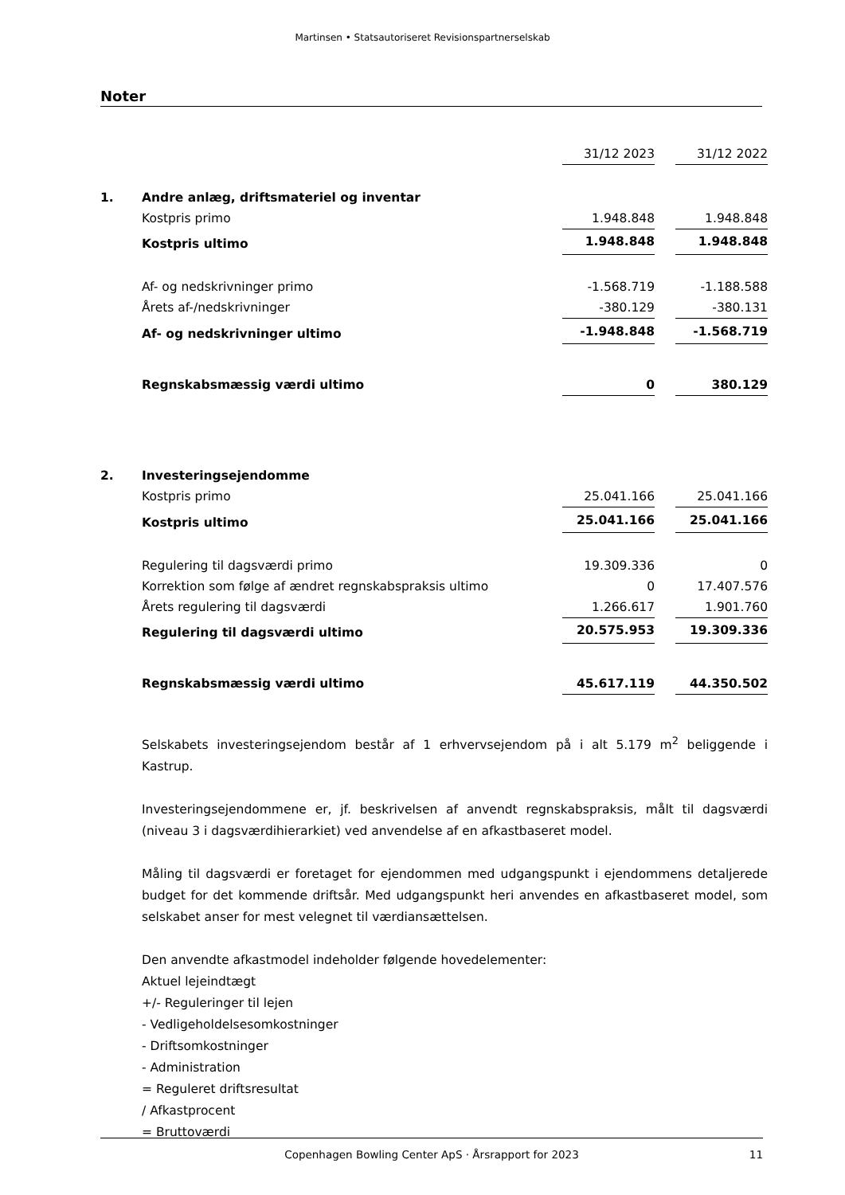Martinsen • Statsautoriseret Revisionspartnerselskab
Noter
| | | 31/12 2023 | | 31/12 2022 |
| 1. | Andre anlæg, driftsmateriel og inventar | | | |
| | Kostpris primo | 1.948.848 | | 1.948.848 |
| | Kostpris ultimo | 1.948.848 | | 1.948.848 |
| | Af- og nedskrivninger primo | -1.568.719 | | -1.188.588 |
| | Årets af-/nedskrivninger | -380.129 | | -380.131 |
| | Af- og nedskrivninger ultimo | -1.948.848 | | -1.568.719 |
| | Regnskabsmæssig værdi ultimo | 0 | | 380.129 |
| 2. | Investeringsejendomme | | | |
| | Kostpris primo | 25.041.166 | | 25.041.166 |
| | Kostpris ultimo | 25.041.166 | | 25.041.166 |
| | Regulering til dagsværdi primo | 19.309.336 | | 0 |
| | Korrektion som følge af ændret regnskabspraksis ultimo | 0 | | 17.407.576 |
| | Årets regulering til dagsværdi | 1.266.617 | | 1.901.760 |
| | Regulering til dagsværdi ultimo | 20.575.953 | | 19.309.336 |
| | Regnskabsmæssig værdi ultimo | 45.617.119 | | 44.350.502 |
Selskabets investeringsejendom består af 1 erhvervsejendom på i alt 5.179 m<sup>2</sup> beliggende i Kastrup.
Investeringsejendommene er, jf. beskrivelsen af anvendt regnskabspraksis, målt til dagsværdi (niveau 3 i dagsværdihierarkiet) ved anvendelse af en afkastbaseret model.
Måling til dagsværdi er foretaget for ejendommen med udgangspunkt i ejendommens detaljerede budget for det kommende driftsår. Med udgangspunkt heri anvendes en afkastbaseret model, som selskabet anser for mest velegnet til værdiansættelsen.
Den anvendte afkastmodel indeholder følgende hovedelementer:
Aktuel lejeindtægt
+/- Reguleringer til lejen
- Vedligeholdelsesomkostninger
- Driftsomkostninger
- Administration
= Reguleret driftsresultat
/ Afkastprocent
= Bruttoværdi
Copenhagen Bowling Center ApS · Årsrapport for 2023 11